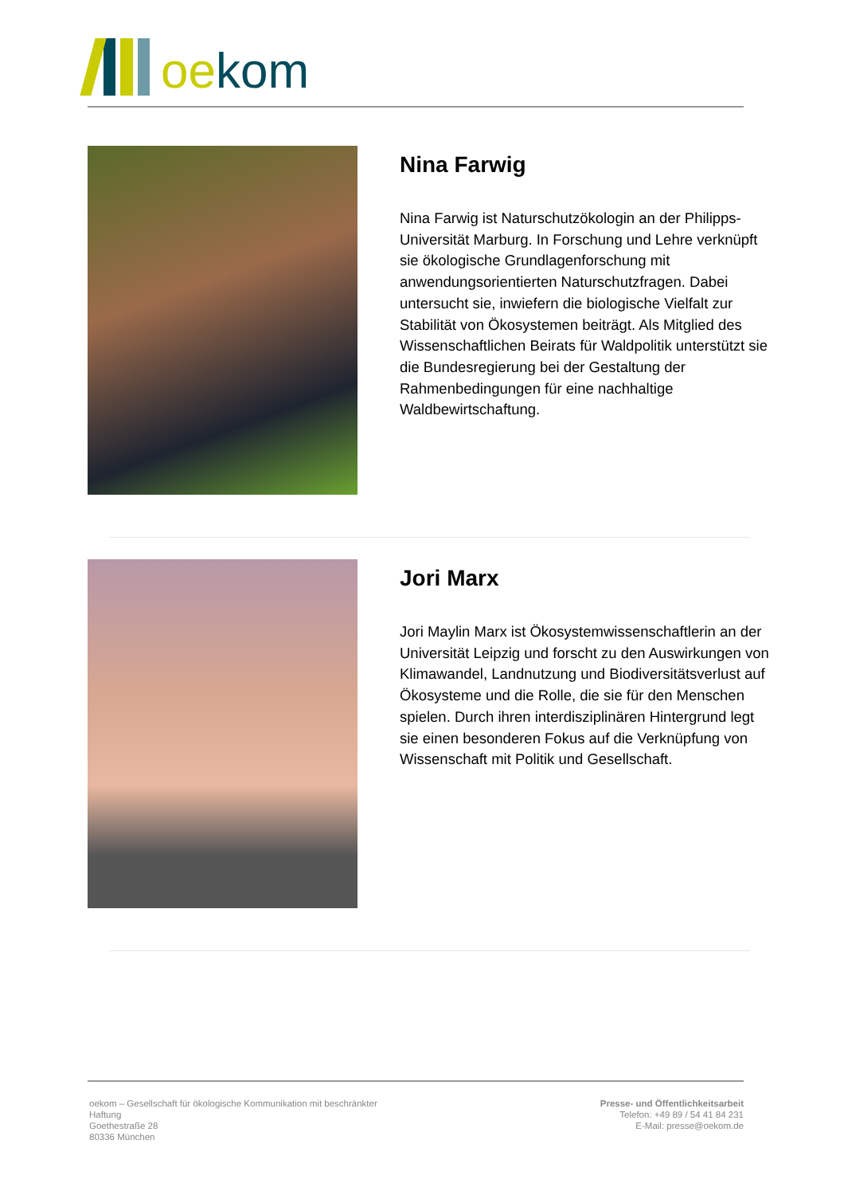oe kom
Nina Farwig
Nina Farwig ist Naturschutzökologin an der Philipps-Universität Marburg. In Forschung und Lehre verknüpft sie ökologische Grundlagenforschung mit anwendungsorientierten Naturschutzfragen. Dabei untersucht sie, inwiefern die biologische Vielfalt zur Stabilität von Ökosystemen beiträgt. Als Mitglied des Wissenschaftlichen Beirats für Waldpolitik unterstützt sie die Bundesregierung bei der Gestaltung der Rahmenbedingungen für eine nachhaltige Waldbewirtschaftung.
Jori Marx
Jori Maylin Marx ist Ökosystemwissenschaftlerin an der Universität Leipzig und forscht zu den Auswirkungen von Klimawandel, Landnutzung und Biodiversitätsverlust auf Ökosysteme und die Rolle, die sie für den Menschen spielen. Durch ihren interdisziplinären Hintergrund legt sie einen besonderen Fokus auf die Verknüpfung von Wissenschaft mit Politik und Gesellschaft.
oekom – Gesellschaft für ökologische Kommunikation mit beschränkter Haftung
Goethestraße 28
80336 München
Presse- und Öffentlichkeitsarbeit
Telefon: +49 89 / 54 41 84 231
E-Mail: presse@oekom.de